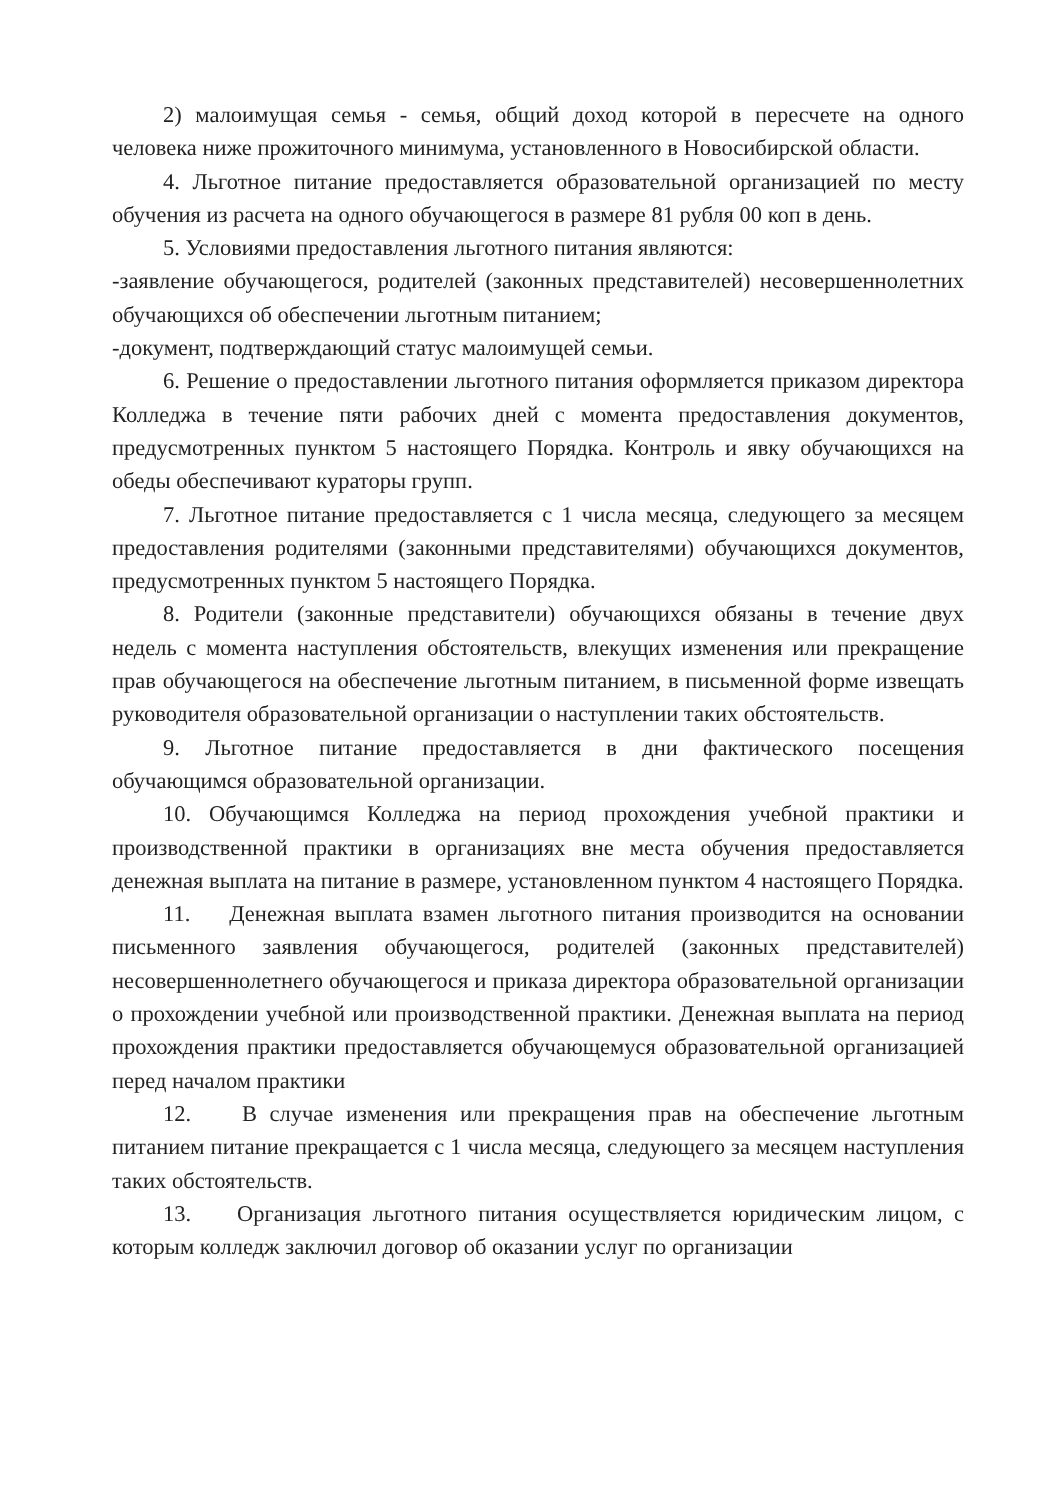2) малоимущая семья - семья, общий доход которой в пересчете на одного человека ниже прожиточного минимума, установленного в Новосибирской области.
4. Льготное питание предоставляется образовательной организацией по месту обучения из расчета на одного обучающегося в размере 81 рубля 00 коп в день.
5. Условиями предоставления льготного питания являются:
-заявление обучающегося, родителей (законных представителей) несовершеннолетних обучающихся об обеспечении льготным питанием;
-документ, подтверждающий статус малоимущей семьи.
6. Решение о предоставлении льготного питания оформляется приказом директора Колледжа в течение пяти рабочих дней с момента предоставления документов, предусмотренных пунктом 5 настоящего Порядка. Контроль и явку обучающихся на обеды обеспечивают кураторы групп.
7. Льготное питание предоставляется с 1 числа месяца, следующего за месяцем предоставления родителями (законными представителями) обучающихся документов, предусмотренных пунктом 5 настоящего Порядка.
8. Родители (законные представители) обучающихся обязаны в течение двух недель с момента наступления обстоятельств, влекущих изменения или прекращение прав обучающегося на обеспечение льготным питанием, в письменной форме извещать руководителя образовательной организации о наступлении таких обстоятельств.
9. Льготное питание предоставляется в дни фактического посещения обучающимся образовательной организации.
10. Обучающимся Колледжа на период прохождения учебной практики и производственной практики в организациях вне места обучения предоставляется денежная выплата на питание в размере, установленном пунктом 4 настоящего Порядка.
11. Денежная выплата взамен льготного питания производится на основании письменного заявления обучающегося, родителей (законных представителей) несовершеннолетнего обучающегося и приказа директора образовательной организации о прохождении учебной или производственной практики. Денежная выплата на период прохождения практики предоставляется обучающемуся образовательной организацией перед началом практики
12. В случае изменения или прекращения прав на обеспечение льготным питанием питание прекращается с 1 числа месяца, следующего за месяцем наступления таких обстоятельств.
13. Организация льготного питания осуществляется юридическим лицом, с которым колледж заключил договор об оказании услуг по организации